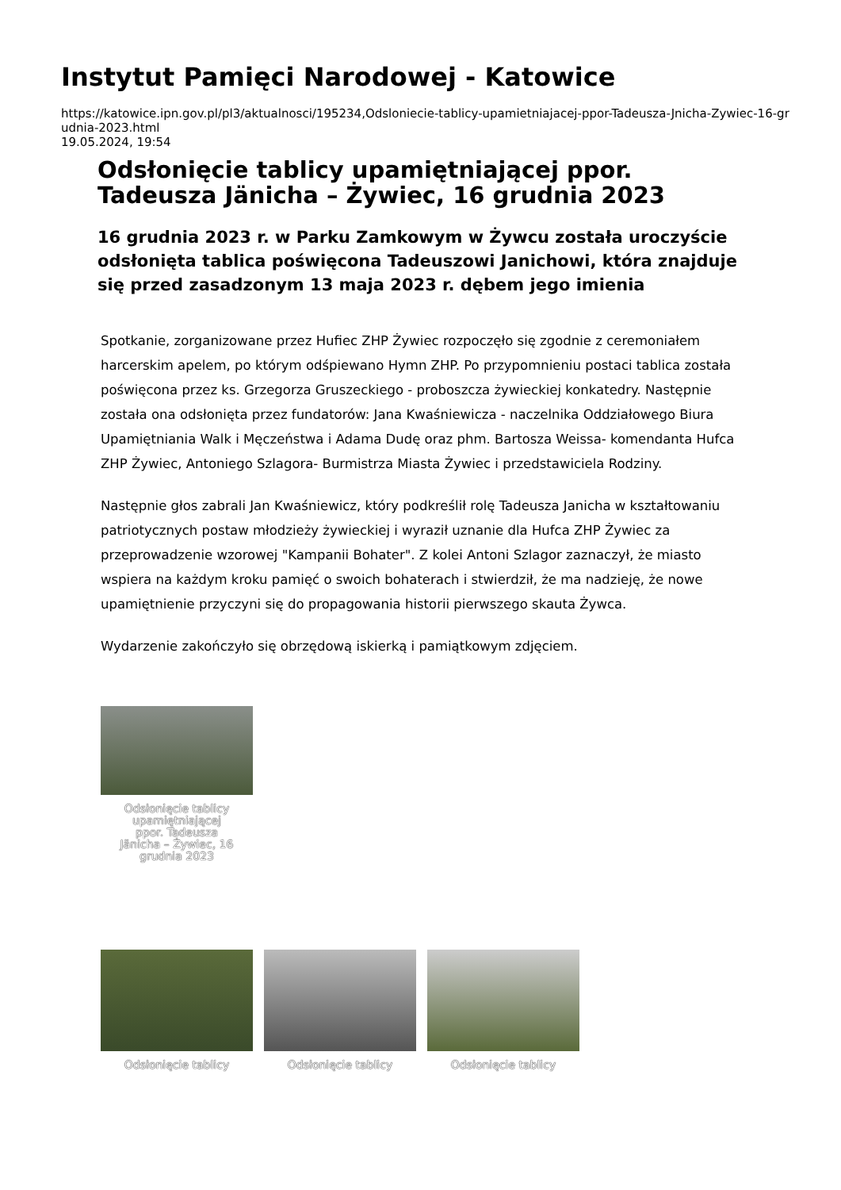Instytut Pamięci Narodowej - Katowice
https://katowice.ipn.gov.pl/pl3/aktualnosci/195234,Odsloniecie-tablicy-upamietniajacej-ppor-Tadeusza-Jnicha-Zywiec-16-grudnia-2023.html
19.05.2024, 19:54
Odsłonięcie tablicy upamiętniającej ppor. Tadeusza Jänicha – Żywiec, 16 grudnia 2023
16 grudnia 2023 r. w Parku Zamkowym w Żywcu została uroczyście odsłonięta tablica poświęcona Tadeuszowi Janichowi, która znajduje się przed zasadzonym 13 maja 2023 r. dębem jego imienia
Spotkanie, zorganizowane przez Hufiec ZHP Żywiec rozpoczęło się zgodnie z ceremoniałem harcerskim apelem, po którym odśpiewano Hymn ZHP. Po przypomnieniu postaci tablica została poświęcona przez ks. Grzegorza Gruszeckiego - proboszcza żywieckiej konkatedry. Następnie została ona odsłonięta przez fundatorów: Jana Kwaśniewicza - naczelnika Oddziałowego Biura Upamiętniania Walk i Męczeństwa i Adama Dudę oraz phm. Bartosza Weissa- komendanta Hufca ZHP Żywiec, Antoniego Szlagora- Burmistrza Miasta Żywiec i przedstawiciela Rodziny.
Następnie głos zabrali Jan Kwaśniewicz, który podkreślił rolę Tadeusza Janicha w kształtowaniu patriotycznych postaw młodzieży żywieckiej i wyraził uznanie dla Hufca ZHP Żywiec za przeprowadzenie wzorowej "Kampanii Bohater". Z kolei Antoni Szlagor zaznaczył, że miasto wspiera na każdym kroku pamięć o swoich bohaterach i stwierdził, że ma nadzieję, że nowe upamiętnienie przyczyni się do propagowania historii pierwszego skauta Żywca.
Wydarzenie zakończyło się obrzędową iskierką i pamiątkowym zdjęciem.
Odsłonięcie tablicy upamiętniającej ppor. Tadeusza Jänicha – Żywiec, 16 grudnia 2023
Odsłonięcie tablicy Odsłonięcie tablicy Odsłonięcie tablicy